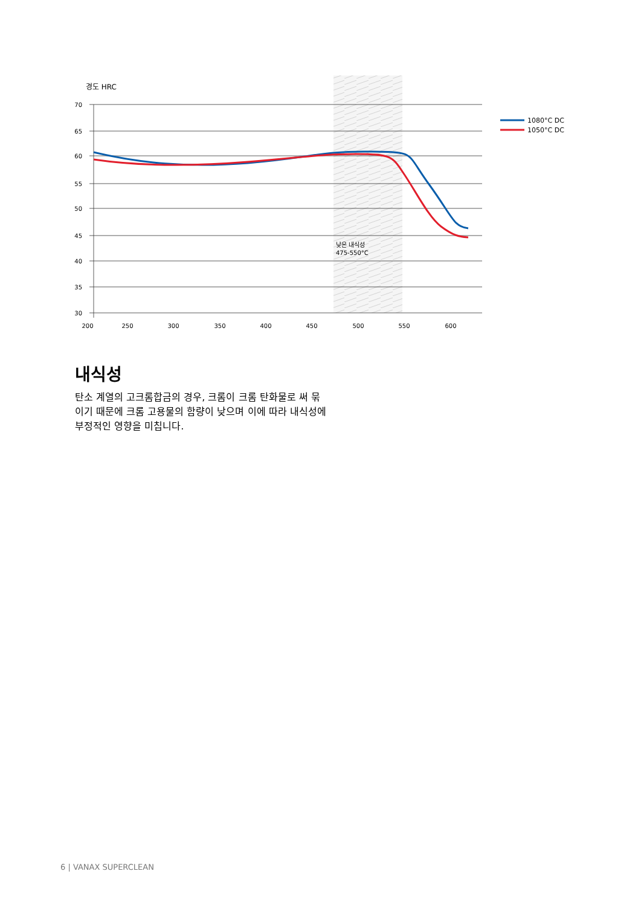경도 HRC
70
65
60
55
50
45
40
35
30
200
250
300
350
400
450
500
550
600
낮은 내식성
475-550°C
1080°C DC
1050°C DC
내식성
탄소 계열의 고크롬합금의 경우, 크롬이 크롬 탄화물로 써 묶이기 때문에 크롬 고용물의 함량이 낮으며 이에 따라 내식성에 부정적인 영향을 미칩니다.
6 | VANAX SUPERCLEAN